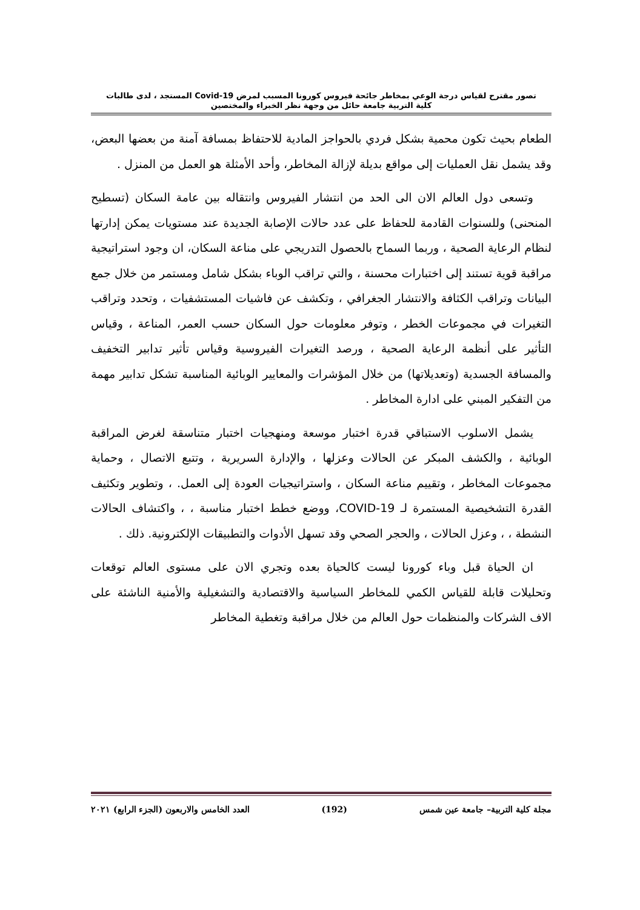تصور مقترح لقياس درجة الوعي بمخاطر جائحة فيروس كورونا المسبب لمرض Covid-19 المستجد ، لدى طالبات
كلية التربية جامعة حائل من وجهة نظر الخبراء والمختصين
الطعام بحيث تكون محمية بشكل فردي بالحواجز المادية للاحتفاظ بمسافة آمنة من بعضها البعض، وقد يشمل نقل العمليات إلى مواقع بديلة لإزالة المخاطر، وأحد الأمثلة هو العمل من المنزل .
وتسعى دول العالم الان الى الحد من انتشار الفيروس وانتقاله بين عامة السكان (تسطيح المنحنى) وللسنوات القادمة للحفاظ على عدد حالات الإصابة الجديدة عند مستويات يمكن إدارتها لنظام الرعاية الصحية ، وربما السماح بالحصول التدريجي على مناعة السكان، ان وجود استراتيجية مراقبة قوية تستند إلى اختبارات محسنة ، والتي تراقب الوباء بشكل شامل ومستمر من خلال جمع البيانات وتراقب الكثافة والانتشار الجغرافي ، وتكشف عن فاشيات المستشفيات ، وتحدد وتراقب التغيرات في مجموعات الخطر ، وتوفر معلومات حول السكان حسب العمر، المناعة ، وقياس التأثير على أنظمة الرعاية الصحية ، ورصد التغيرات الفيروسية وقياس تأثير تدابير التخفيف والمسافة الجسدية (وتعديلاتها) من خلال المؤشرات والمعايير الوبائية المناسبة تشكل تدابير مهمة من التفكير المبني على ادارة المخاطر .
يشمل الاسلوب الاستباقي قدرة اختبار موسعة ومنهجيات اختبار متناسقة لغرض المراقبة الوبائية ، والكشف المبكر عن الحالات وعزلها ، والإدارة السريرية ، وتتبع الاتصال ، وحماية مجموعات المخاطر ، وتقييم مناعة السكان ، واستراتيجيات العودة إلى العمل. ، وتطوير وتكثيف القدرة التشخيصية المستمرة لـ COVID-19، ووضع خطط اختبار مناسبة ، ، واكتشاف الحالات النشطة ، ، وعزل الحالات ، والحجر الصحي وقد تسهل الأدوات والتطبيقات الإلكترونية. ذلك .
ان الحياة قبل وباء كورونا ليست كالحياة بعده وتجري الان على مستوى العالم توقعات وتحليلات قابلة للقياس الكمي للمخاطر السياسية والاقتصادية والتشغيلية والأمنية الناشئة على الاف الشركات والمنظمات حول العالم من خلال مراقبة وتغطية المخاطر
مجلة كلية التربية– جامعة عين شمس (192) العدد الخامس والاربعون (الجزء الرابع) ٢٠٢١